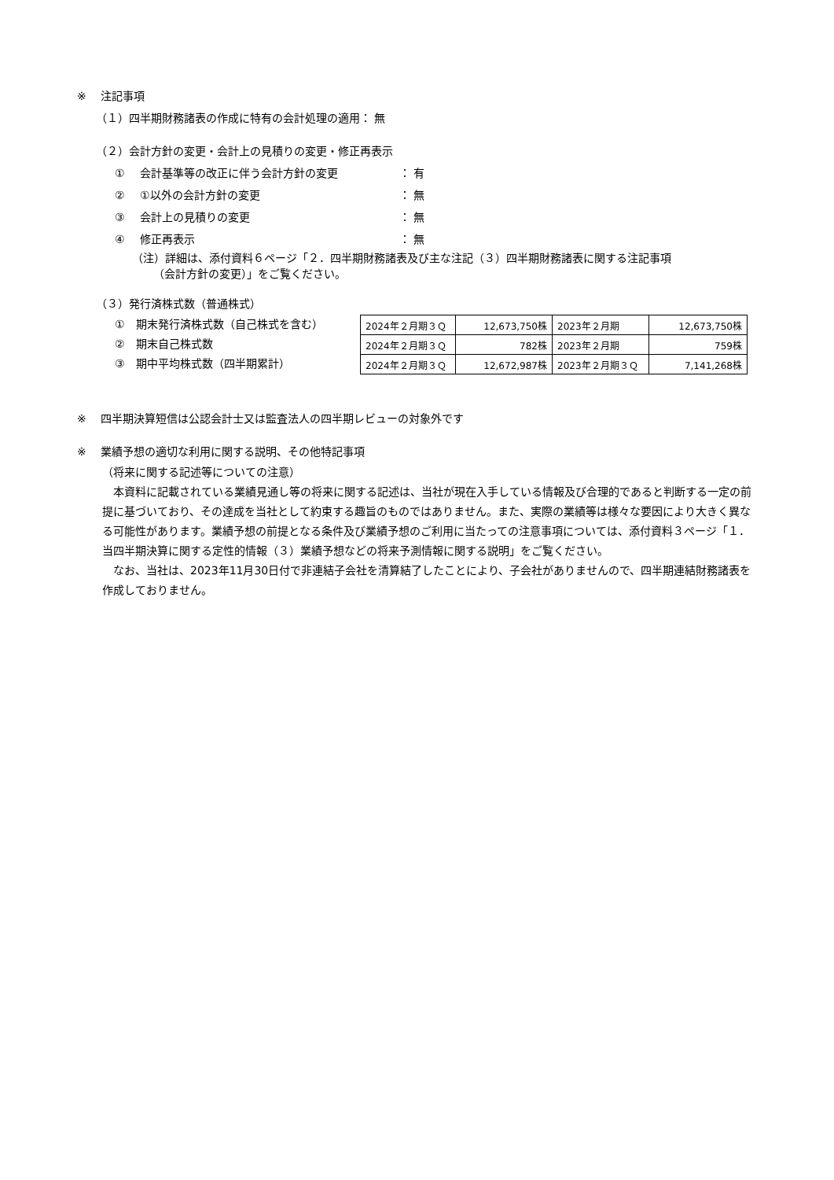※ 注記事項
（１）四半期財務諸表の作成に特有の会計処理の適用： 無
（２）会計方針の変更・会計上の見積りの変更・修正再表示
① 会計基準等の改正に伴う会計方針の変更 ： 有
② ①以外の会計方針の変更 ： 無
③ 会計上の見積りの変更 ： 無
④ 修正再表示 ： 無
（注）詳細は、添付資料６ページ「２．四半期財務諸表及び主な注記（３）四半期財務諸表に関する注記事項
（会計方針の変更）」をご覧ください。
（３）発行済株式数（普通株式）
①　期末発行済株式数（自己株式を含む）
②　期末自己株式数
③　期中平均株式数（四半期累計）
| 2024年２月期３Ｑ | 12,673,750株 | 2023年２月期 | 12,673,750株 |
| 2024年２月期３Ｑ | 782株 | 2023年２月期 | 759株 |
| 2024年２月期３Ｑ | 12,672,987株 | 2023年２月期３Ｑ | 7,141,268株 |
※ 四半期決算短信は公認会計士又は監査法人の四半期レビューの対象外です
※ 業績予想の適切な利用に関する説明、その他特記事項
（将来に関する記述等についての注意）
　本資料に記載されている業績見通し等の将来に関する記述は、当社が現在入手している情報及び合理的であると判断する一定の前提に基づいており、その達成を当社として約束する趣旨のものではありません。また、実際の業績等は様々な要因により大きく異なる可能性があります。業績予想の前提となる条件及び業績予想のご利用に当たっての注意事項については、添付資料３ページ「１．当四半期決算に関する定性的情報（３）業績予想などの将来予測情報に関する説明」をご覧ください。
　なお、当社は、2023年11月30日付で非連結子会社を清算結了したことにより、子会社がありませんので、四半期連結財務諸表を作成しておりません。